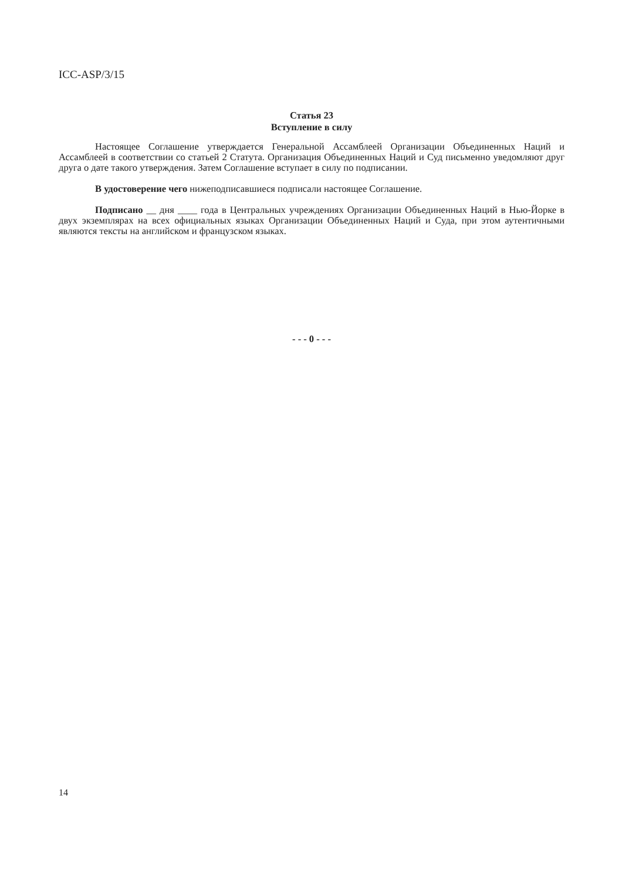ICC-ASP/3/15
Статья 23
Вступление в силу
Настоящее Соглашение утверждается Генеральной Ассамблеей Организации Объединенных Наций и Ассамблеей в соответствии со статьей 2 Статута. Организация Объединенных Наций и Суд письменно уведомляют друг друга о дате такого утверждения. Затем Соглашение вступает в силу по подписании.
В удостоверение чего нижеподписавшиеся подписали настоящее Соглашение.
Подписано __ дня ____ года в Центральных учреждениях Организации Объединенных Наций в Нью-Йорке в двух экземплярах на всех официальных языках Организации Объединенных Наций и Суда, при этом аутентичными являются тексты на английском и французском языках.
- - - 0 - - -
14